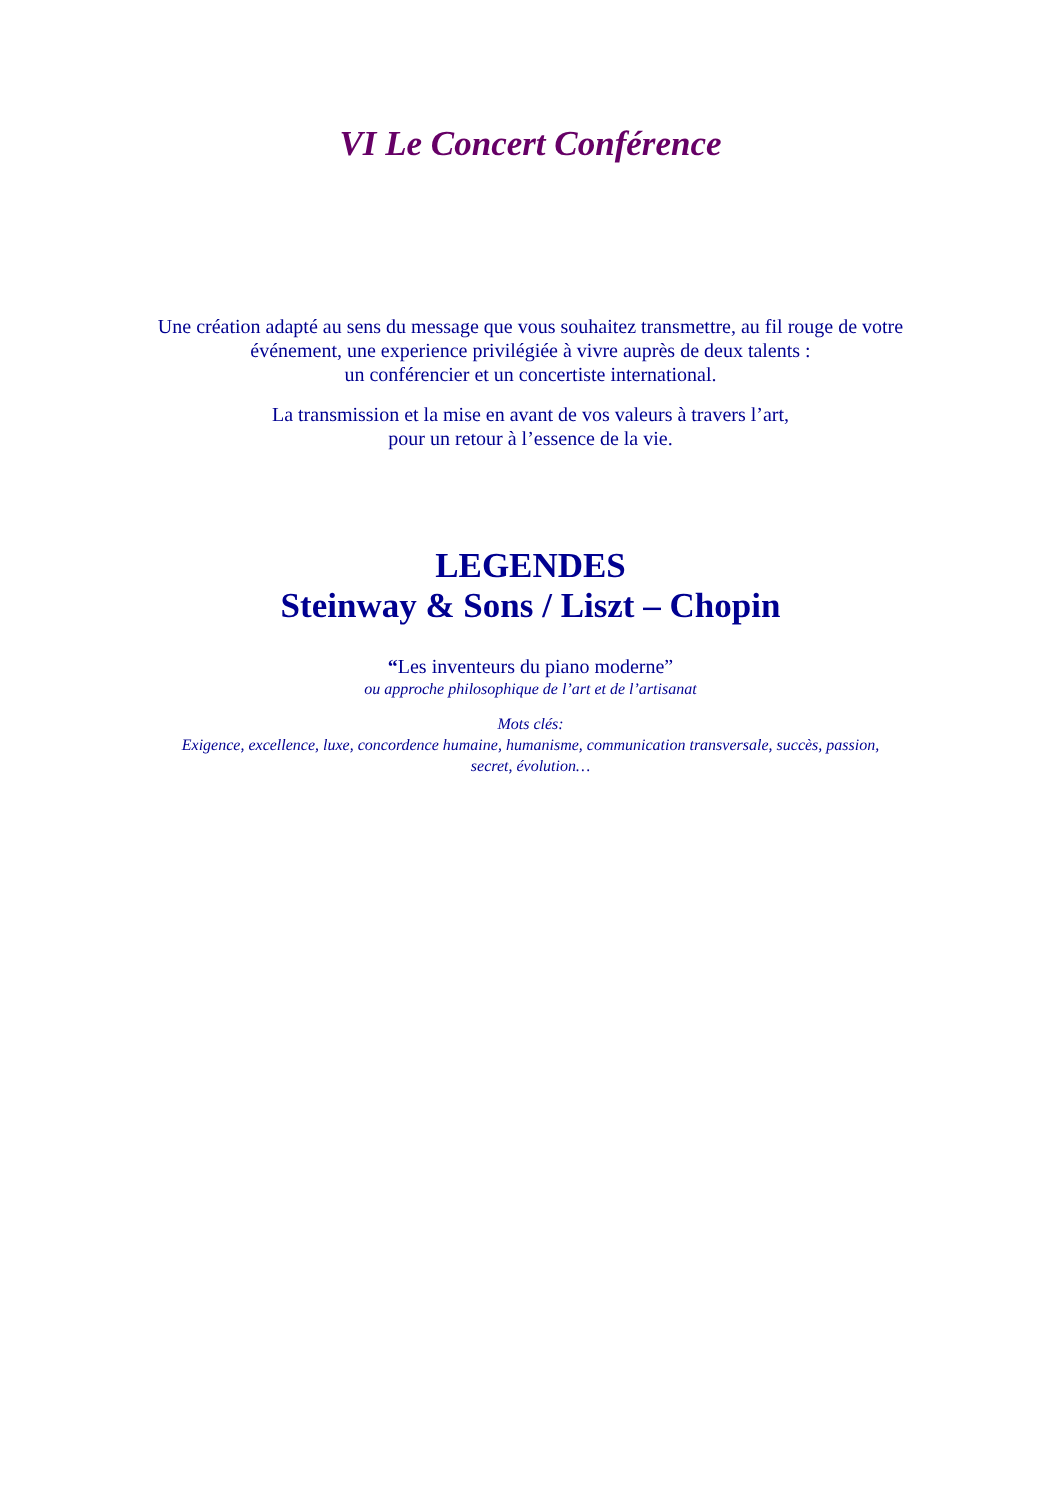VI Le Concert Conférence
Une création adapté au sens du message que vous souhaitez transmettre, au fil rouge de votre
événement, une experience privilégiée à vivre auprès de deux talents :
un conférencier et un concertiste international.
La transmission et la mise en avant de vos valeurs à travers l’art,
pour un retour à l’essence de la vie.
LEGENDES
Steinway & Sons / Liszt – Chopin
“Les inventeurs du piano moderne”
ou approche philosophique de l’art et de l’artisanat
Mots clés:
Exigence, excellence, luxe, concordence humaine, humanisme, communication transversale, succès, passion,
secret, évolution…